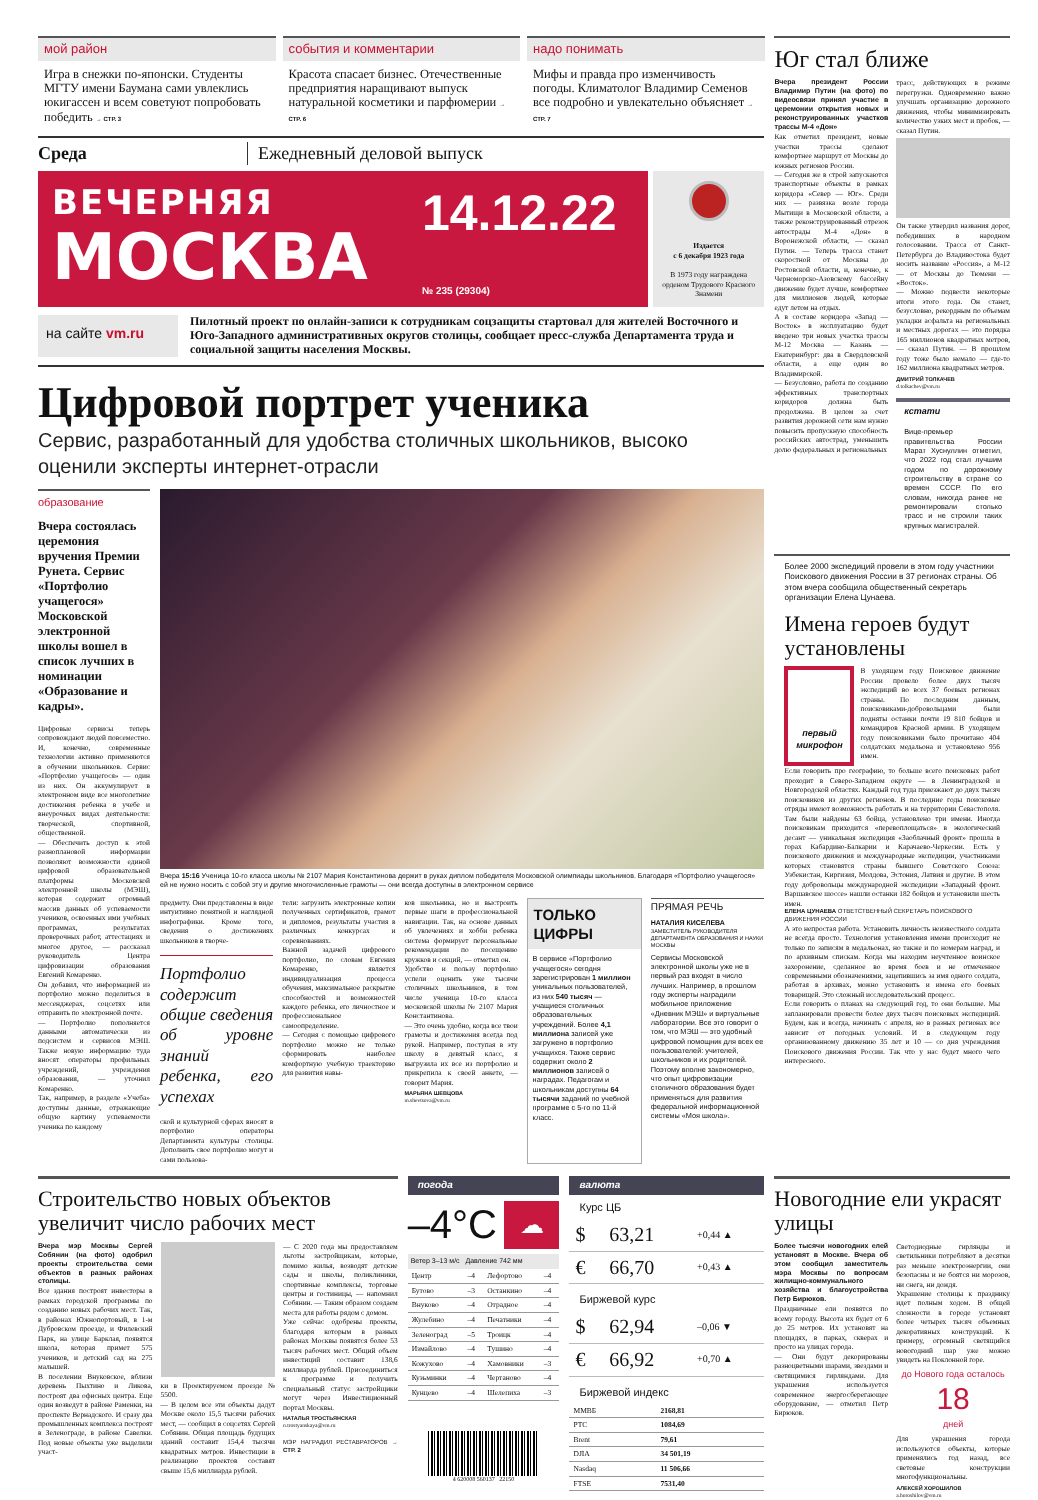мой район
Игра в снежки по-японски. Студенты МГТУ имени Баумана сами увлеклись юкигассен и всем советуют попробовать победить → СТР. 3
события и комментарии
Красота спасает бизнес. Отечественные предприятия наращивают выпуск натуральной косметики и парфюмерии → СТР. 6
надо понимать
Мифы и правда про изменчивость погоды. Климатолог Владимир Семенов все подробно и увлекательно объясняет → СТР. 7
Среда Ежедневный деловой выпуск
ВЕЧЕРНЯЯ
МОСКВА
14.12.22
№ 235 (29304)
Издается
с 6 декабря 1923 года
В 1973 году награждена орденом Трудового Красного Знамени
на сайте vm.ru
Пилотный проект по онлайн-записи к сотрудникам соцзащиты стартовал для жителей Восточного и Юго-Западного административных округов столицы, сообщает пресс-служба Департамента труда и социальной защиты населения Москвы.
Цифровой портрет ученика
Сервис, разработанный для удобства столичных школьников, высоко оценили эксперты интернет-отрасли
образование
Вчера состоялась церемония вручения Премии Рунета. Сервис «Портфолио учащегося» Московской электронной школы вошел в список лучших в номинации «Образование и кадры».
Цифровые сервисы теперь сопровождают людей повсеместно. И, конечно, современные технологии активно применяются в обучении школьников. Сервис «Портфолио учащегося» — один из них. Он аккумулирует в электронном виде все многолетние достижения ребенка в учебе и внеурочных видах деятельности: творческой, спортивной, общественной.
— Обеспечить доступ к этой разноплановой информации позволяют возможности единой цифровой образовательной платформы Московской электронной школы (МЭШ), которая содержит огромный массив данных об успеваемости учеников, освоенных ими учебных программах, результатах проверочных работ, аттестациях и многое другое, — рассказал руководитель Центра цифровизации образования Евгений Комаренко.
Он добавил, что информацией из портфолио можно поделиться в мессенджерах, соцсетях или отправить по электронной почте.
— Портфолио пополняется данными автоматически из подсистем и сервисов МЭШ. Также новую информацию туда вносят операторы профильных учреждений, учреждения образования, — уточнил Комаренко.
Так, например, в разделе «Учеба» доступны данные, отражающие общую картину успеваемости ученика по каждому
Вчера 15:16 Ученица 10-го класса школы № 2107 Мария Константинова держит в руках диплом победителя Московской олимпиады школьников. Благодаря «Портфолио учащегося» ей не нужно носить с собой эту и другие многочисленные грамоты — они всегда доступны в электронном сервисе
предмету. Они представлены в виде интуитивно понятной и наглядной инфографики. Кроме того, сведения о достижениях школьников в творче-
Портфолио содержит общие сведения об уровне знаний ребенка, его успехах
ской и культурной сферах вносят в портфолио операторы Департамента культуры столицы. Дополнить свое портфолио могут и сами пользова-
тели: загрузить электронные копии полученных сертификатов, грамот и дипломов, результаты участия в различных конкурсах и соревнованиях.
Важной задачей цифрового портфолио, по словам Евгения Комаренко, является индивидуализация процесса обучения, максимальное раскрытие способностей и возможностей каждого ребенка, его личностное и профессиональное самоопределение.
— Сегодня с помощью цифрового портфолио можно не только сформировать наиболее комфортную учебную траекторию для развития навы-
ков школьника, но и выстроить первые шаги в профессиональной навигации. Так, на основе данных об увлечениях и хобби ребенка система формирует персональные рекомендации по посещению кружков и секций, — отметил он.
Удобство и пользу портфолио успели оценить уже тысячи столичных школьников, в том числе ученица 10-го класса московской школы № 2107 Мария Константинова.
— Это очень удобно, когда все твои грамоты и достижения всегда под рукой. Например, поступая в эту школу в девятый класс, я выгрузила их все из портфолио и прикрепила к своей анкете, — говорит Мария.
МАРЬЯНА ШЕВЦОВА
m.shevtsova@vm.ru
ТОЛЬКО ЦИФРЫ
В сервисе «Портфолио учащегося» сегодня зарегистрирован 1 миллион уникальных пользователей, из них 540 тысяч — учащиеся столичных образовательных учреждений. Более 4,1 миллиона записей уже загружено в портфолио учащихся. Также сервис содержит около 2 миллионов записей о наградах. Педагогам и школьникам доступны 64 тысячи заданий по учебной программе с 5-го по 11-й класс.
ПРЯМАЯ РЕЧЬ
НАТАЛИЯ КИСЕЛЕВА
ЗАМЕСТИТЕЛЬ РУКОВОДИТЕЛЯ ДЕПАРТАМЕНТА ОБРАЗОВАНИЯ И НАУКИ МОСКВЫ
Сервисы Московской электронной школы уже не в первый раз входят в число лучших. Например, в прошлом году эксперты наградили мобильное приложение «Дневник МЭШ» и виртуальные лаборатории. Все это говорит о том, что МЭШ — это удобный цифровой помощник для всех ее пользователей: учителей, школьников и их родителей. Поэтому вполне закономерно, что опыт цифровизации столичного образования будет применяться для развития федеральной информационной системы «Моя школа».
Юг стал ближе
Вчера президент России Владимир Путин (на фото) по видеосвязи принял участие в церемонии открытия новых и реконструированных участков трассы М-4 «Дон»
Как отметил президент, новые участки трассы сделают комфортнее маршрут от Москвы до южных регионов России.
— Сегодня же в строй запускаются транспортные объекты в рамках коридора «Север — Юг». Среди них — развязка возле города Мытищи в Московской области, а также реконструированный отрезок автострады М-4 «Дон» в Воронежской области, — сказал Путин. — Теперь трасса станет скоростной от Москвы до Ростовской области, и, конечно, к Черноморско-Азовскому бассейну движение будет лучше, комфортнее для миллионов людей, которые едут летом на отдых.
А в составе коридора «Запад — Восток» в эксплуатацию будет введено три новых участка трассы М-12 Москва — Казань — Екатеринбург: два в Свердловской области, а еще один во Владимирской.
— Безусловно, работа по созданию эффективных транспортных коридоров должна быть продолжена. В целом за счет развития дорожной сети нам нужно повысить пропускную способность российских автострад, уменьшить долю федеральных и региональных
трасс, действующих в режиме перегрузки. Одновременно важно улучшать организацию дорожного движения, чтобы минимизировать количество узких мест и пробок, — сказал Путин.
Он также утвердил названия дорог, победивших в народном голосовании. Трасса от Санкт-Петербурга до Владивостока будет носить название «Россия», а М-12 — от Москвы до Тюмени — «Восток».
— Можно подвести некоторые итоги этого года. Он станет, безусловно, рекордным по объемам укладки асфальта на региональных и местных дорогах — это порядка 165 миллионов квадратных метров, — сказал Путин. — В прошлом году тоже было немало — где-то 162 миллиона квадратных метров.
ДМИТРИЙ ТОЛКАЧЕВ
d.tolkachev@vm.ru
кстати
Вице-премьер правительства России Марат Хуснуллин отметил, что 2022 год стал лучшим годом по дорожному строительству в стране со времен СССР. По его словам, никогда ранее не ремонтировали столько трасс и не строили таких крупных магистралей.
Более 2000 экспедиций провели в этом году участники Поискового движения России в 37 регионах страны. Об этом вчера сообщила общественный секретарь организации Елена Цунаева.
Имена героев будут установлены
первый микрофон
В уходящем году Поисковое движение России провело более двух тысяч экспедиций во всех 37 боевых регионах страны. По последним данным, поисковиками-добровольцами были подняты останки почти 19 810 бойцов и командиров Красной армии. В уходящем году поисковиками было прочитано 404 солдатских медальона и установлено 956 имен.
Если говорить про географию, то больше всего поисковых работ проходит в Северо-Западном округе — в Ленинградской и Новгородской областях. Каждый год туда приезжают до двух тысяч поисковиков из других регионов. В последние годы поисковые отряды имеют возможность работать и на территории Севастополя. Там были найдены 63 бойца, установлено три имени. Иногда поисковикам приходится «перевоплощаться» в экологический десант — уникальная экспедиция «Заоблачный фронт» прошла в горах Кабардино-Балкарии и Карачаево-Черкесии. Есть у поискового движения и международные экспедиции, участниками которых становятся страны бывшего Советского Союза: Узбекистан, Киргизия, Молдова, Эстония, Латвия и другие. В этом году добровольцы международной экспедиции «Западный фронт. Варшавское шоссе» нашли останки 182 бойцов и установили шесть имен.
ЕЛЕНА ЦУНАЕВА ОТВЕТСТВЕННЫЙ СЕКРЕТАРЬ ПОИСКОВОГО ДВИЖЕНИЯ РОССИИ
А это непростая работа. Установить личность неизвестного солдата не всегда просто. Технология установления имени происходит не только по записям в медальонах, но также и по номерам наград, и по архивным спискам. Когда мы находим неучтенное воинское захоронение, сделанное во время боев и не отмеченное современными обозначениями, зацепившись за имя одного солдата, работая в архивах, можно установить и имена его боевых товарищей. Это сложный исследовательский процесс.
Если говорить о планах на следующий год, то они большие. Мы запланировали провести более двух тысяч поисковых экспедиций. Будем, как и всегда, начинать с апреля, но в разных регионах все зависит от погодных условий. И в следующем году организованному движению 35 лет и 10 — со дня учреждения Поискового движения России. Так что у нас будет много чего интересного.
Строительство новых объектов увеличит число рабочих мест
Вчера мэр Москвы Сергей Собянин (на фото) одобрил проекты строительства семи объектов в разных районах столицы.
Все здания построят инвесторы в рамках городской программы по созданию новых рабочих мест. Так, в районах Южнопортовый, в 1-м Дубровском проезде, и Филевский Парк, на улице Барклая, появятся школа, которая примет 575 учеников, и детский сад на 275 малышей.
В поселении Внуковское, вблизи деревень Пыхтино и Ликова, построят два офисных центра. Еще один возведут в районе Раменки, на проспекте Вернадского. И сразу два промышленных комплекса построят в Зеленограде, в районе Савелки. Под новые объекты уже выделили участ-
ки в Проектируемом проезде № 5500.
— В целом все эти объекты дадут Москве около 15,5 тысячи рабочих мест, — сообщил в соцсетях Сергей Собянин. Общая площадь будущих зданий составит 154,4 тысячи квадратных метров. Инвестиции в реализацию проектов составят свыше 15,6 миллиарда рублей.
— С 2020 года мы предоставляем льготы застройщикам, которые, помимо жилья, возводят детские сады и школы, поликлиники, спортивные комплексы, торговые центры и гостиницы, — напомнил Собянин. — Таким образом создаем места для работы рядом с домом.
Уже сейчас одобрены проекты, благодаря которым в разных районах Москвы появятся более 53 тысяч рабочих мест. Общий объем инвестиций составит 138,6 миллиарда рублей. Присоединиться к программе и получить специальный статус застройщики могут через Инвестиционный портал Москвы.
НАТАЛЬЯ ТРОСТЬЯНСКАЯ
n.trostyanskaya@vm.ru
МЭР НАГРАДИЛ РЕСТАВРАТОРОВ → СТР. 2
погода
–4°C ☁
Ветер 3–13 м/с Давление 742 мм
| Центр | –4 | Лефортово | –4 |
| Бутово | –3 | Останкино | –4 |
| Внуково | –4 | Отрадное | –4 |
| Жулебино | –4 | Печатники | –4 |
| Зеленоград | –5 | Троицк | –4 |
| Измайлово | –4 | Тушино | –4 |
| Кожухово | –4 | Хамовники | –3 |
| Кузьминки | –4 | Чертаново | –4 |
| Кунцево | –4 | Шелепиха | –3 |
4 620008 560137 22150
валюта
Курс ЦБ
| $ | 63,21 | +0,44 ▲ |
| € | 66,70 | +0,43 ▲ |
Биржевой курс
| $ | 62,94 | –0,06 ▼ |
| € | 66,92 | +0,70 ▲ |
Биржевой индекс
| MMBБ | 2168,81 |
| PTC | 1084,69 |
| Brent | 79,61 |
| DJIA | 34 501,19 |
| Nasdaq | 11 506,66 |
| FTSE | 7531,40 |
Новогодние ели украсят улицы
Более тысячи новогодних елей установят в Москве. Вчера об этом сообщил заместитель мэра Москвы по вопросам жилищно-коммунального хозяйства и благоустройства Петр Бирюков.
Праздничные ели появятся по всему городу. Высота их будет от 6 до 25 метров. Их установят на площадях, в парках, скверах и просто на улицах города.
— Они будут декорированы разноцветными шарами, звездами и светящимися гирляндами. Для украшения используется современное энергосберегающее оборудование, — отметил Петр Бирюков.
Светодиодные гирлянды и светильники потребляют в десятки раз меньше электроэнергии, они безопасны и не боятся ни морозов, ни снега, ни дождя.
Украшение столицы к празднику идет полным ходом. В общей сложности в городе установят более четырех тысяч объемных декоративных конструкций. К примеру, огромный светящийся новогодний шар уже можно увидеть на Поклонной горе.
до Нового года осталось
18
дней
Для украшения города используются объекты, которые применялись год назад, все световые конструкции многофункциональны.
АЛЕКСЕЙ ХОРОШИЛОВ
a.horoshilov@vm.ru